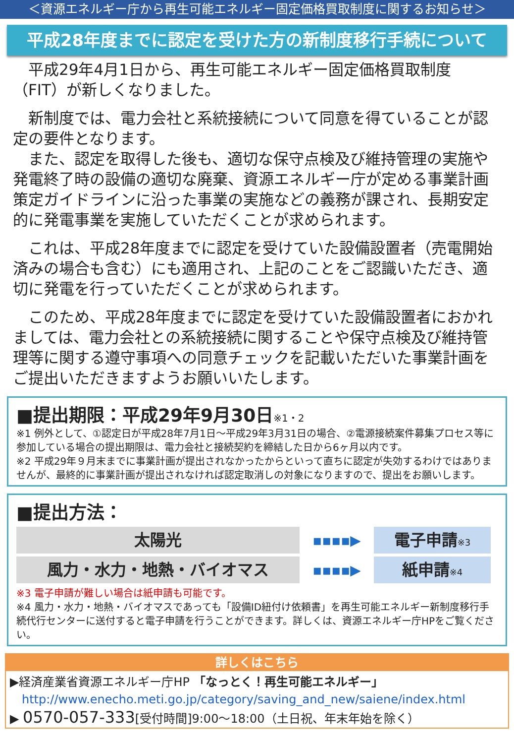＜資源エネルギー庁から再生可能エネルギー固定価格買取制度に関するお知らせ＞
平成28年度までに認定を受けた方の新制度移行手続について
　平成29年4月1日から、再生可能エネルギー固定価格買取制度（FIT）が新しくなりました。
　新制度では、電力会社と系統接続について同意を得ていることが認定の要件となります。
　また、認定を取得した後も、適切な保守点検及び維持管理の実施や発電終了時の設備の適切な廃棄、資源エネルギー庁が定める事業計画策定ガイドラインに沿った事業の実施などの義務が課され、長期安定的に発電事業を実施していただくことが求められます。
　これは、平成28年度までに認定を受けていた設備設置者（売電開始済みの場合も含む）にも適用され、上記のことをご認識いただき、適切に発電を行っていただくことが求められます。
　このため、平成28年度までに認定を受けていた設備設置者におかれましては、電力会社との系統接続に関することや保守点検及び維持管理等に関する遵守事項への同意チェックを記載いただいた事業計画をご提出いただきますようお願いいたします。
■提出期限：平成29年9月30日※1・2
※1 例外として、①認定日が平成28年7月1日～平成29年3月31日の場合、②電源接続案件募集プロセス等に参加している場合の提出期限は、電力会社と接続契約を締結した日から6ヶ月以内です。
※2 平成29年９月末までに事業計画が提出されなかったからといって直ちに認定が失効するわけではありませんが、最終的に事業計画が提出されなければ認定取消しの対象になりますので、提出をお願いします。
■提出方法：
太陽光
▪▪▪▪▶
電子申請※3
風力・水力・地熱・バイオマス
▪▪▪▪▶
紙申請※4
※3 電子申請が難しい場合は紙申請も可能です。
※4 風力・水力・地熱・バイオマスであっても「設備ID紐付け依頼書」を再生可能エネルギー新制度移行手続代行センターに送付すると電子申請を行うことができます。詳しくは、資源エネルギー庁HPをご覧ください。
詳しくはこちら
▶経済産業省資源エネルギー庁HP 「なっとく！再生可能エネルギー」
　http://www.enecho.meti.go.jp/category/saving_and_new/saiene/index.html
▶ 0570-057-333[受付時間]9:00～18:00（土日祝、年末年始を除く）